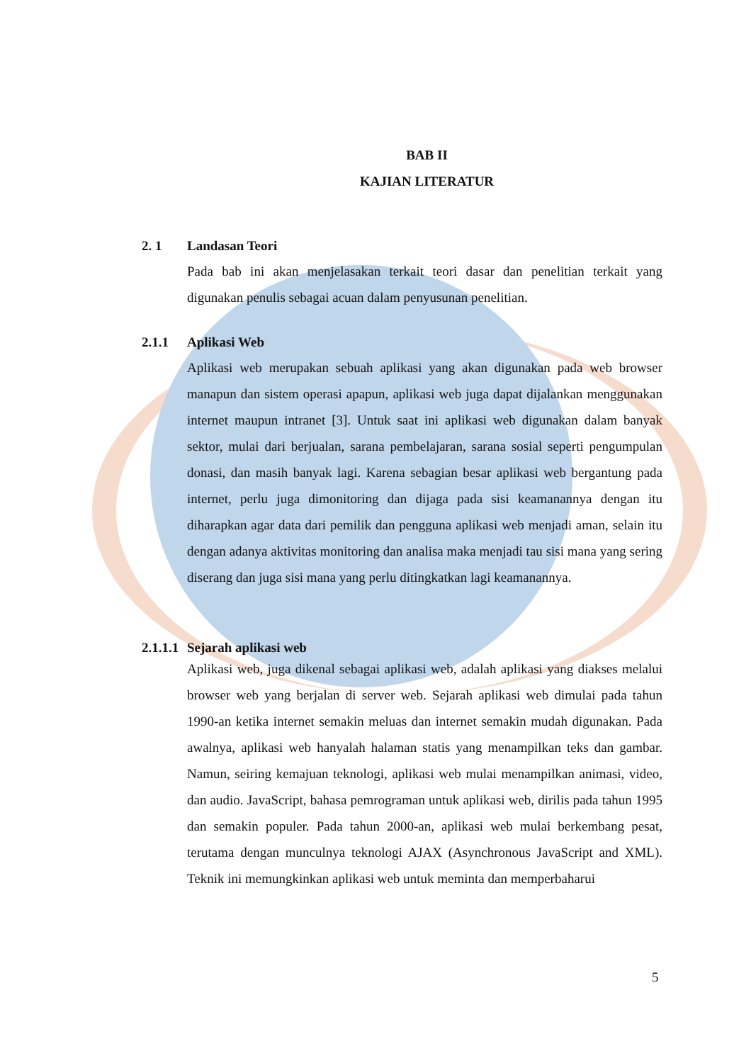BAB II
KAJIAN LITERATUR
2. 1 Landasan Teori
Pada bab ini akan menjelasakan terkait teori dasar dan penelitian terkait yang digunakan penulis sebagai acuan dalam penyusunan penelitian.
2.1.1 Aplikasi Web
Aplikasi web merupakan sebuah aplikasi yang akan digunakan pada web browser manapun dan sistem operasi apapun, aplikasi web juga dapat dijalankan menggunakan internet maupun intranet [3]. Untuk saat ini aplikasi web digunakan dalam banyak sektor, mulai dari berjualan, sarana pembelajaran, sarana sosial seperti pengumpulan donasi, dan masih banyak lagi. Karena sebagian besar aplikasi web bergantung pada internet, perlu juga dimonitoring dan dijaga pada sisi keamanannya dengan itu diharapkan agar data dari pemilik dan pengguna aplikasi web menjadi aman, selain itu dengan adanya aktivitas monitoring dan analisa maka menjadi tau sisi mana yang sering diserang dan juga sisi mana yang perlu ditingkatkan lagi keamanannya.
2.1.1.1 Sejarah aplikasi web
Aplikasi web, juga dikenal sebagai aplikasi web, adalah aplikasi yang diakses melalui browser web yang berjalan di server web. Sejarah aplikasi web dimulai pada tahun 1990-an ketika internet semakin meluas dan internet semakin mudah digunakan. Pada awalnya, aplikasi web hanyalah halaman statis yang menampilkan teks dan gambar. Namun, seiring kemajuan teknologi, aplikasi web mulai menampilkan animasi, video, dan audio. JavaScript, bahasa pemrograman untuk aplikasi web, dirilis pada tahun 1995 dan semakin populer. Pada tahun 2000-an, aplikasi web mulai berkembang pesat, terutama dengan munculnya teknologi AJAX (Asynchronous JavaScript and XML). Teknik ini memungkinkan aplikasi web untuk meminta dan memperbaharui
5